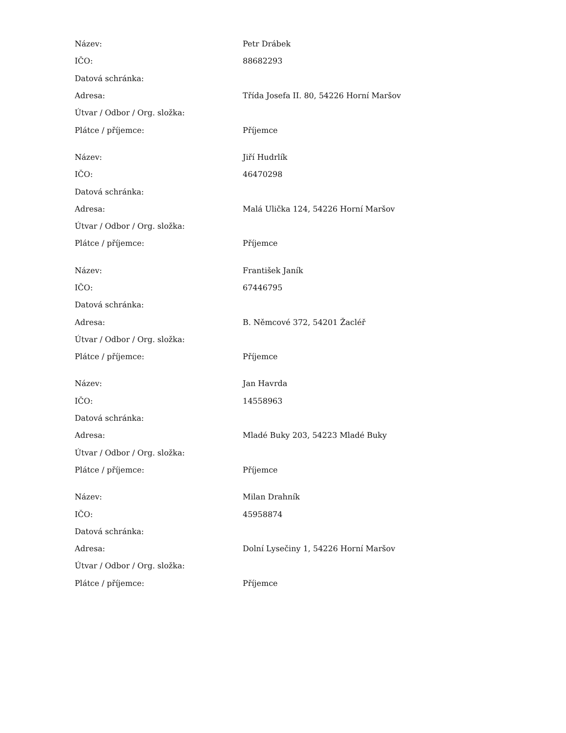| Název: | Petr Drábek |
| IČO: | 88682293 |
| Datová schránka: | |
| Adresa: | Třída Josefa II. 80, 54226 Horní Maršov |
| Útvar / Odbor / Org. složka: | |
| Plátce / příjemce: | Příjemce |
| Název: | Jiří Hudrlík |
| IČO: | 46470298 |
| Datová schránka: | |
| Adresa: | Malá Ulička 124, 54226 Horní Maršov |
| Útvar / Odbor / Org. složka: | |
| Plátce / příjemce: | Příjemce |
| Název: | František Janík |
| IČO: | 67446795 |
| Datová schránka: | |
| Adresa: | B. Němcové 372, 54201 Žacléř |
| Útvar / Odbor / Org. složka: | |
| Plátce / příjemce: | Příjemce |
| Název: | Jan Havrda |
| IČO: | 14558963 |
| Datová schránka: | |
| Adresa: | Mladé Buky 203, 54223 Mladé Buky |
| Útvar / Odbor / Org. složka: | |
| Plátce / příjemce: | Příjemce |
| Název: | Milan Drahník |
| IČO: | 45958874 |
| Datová schránka: | |
| Adresa: | Dolní Lysečiny 1, 54226 Horní Maršov |
| Útvar / Odbor / Org. složka: | |
| Plátce / příjemce: | Příjemce |